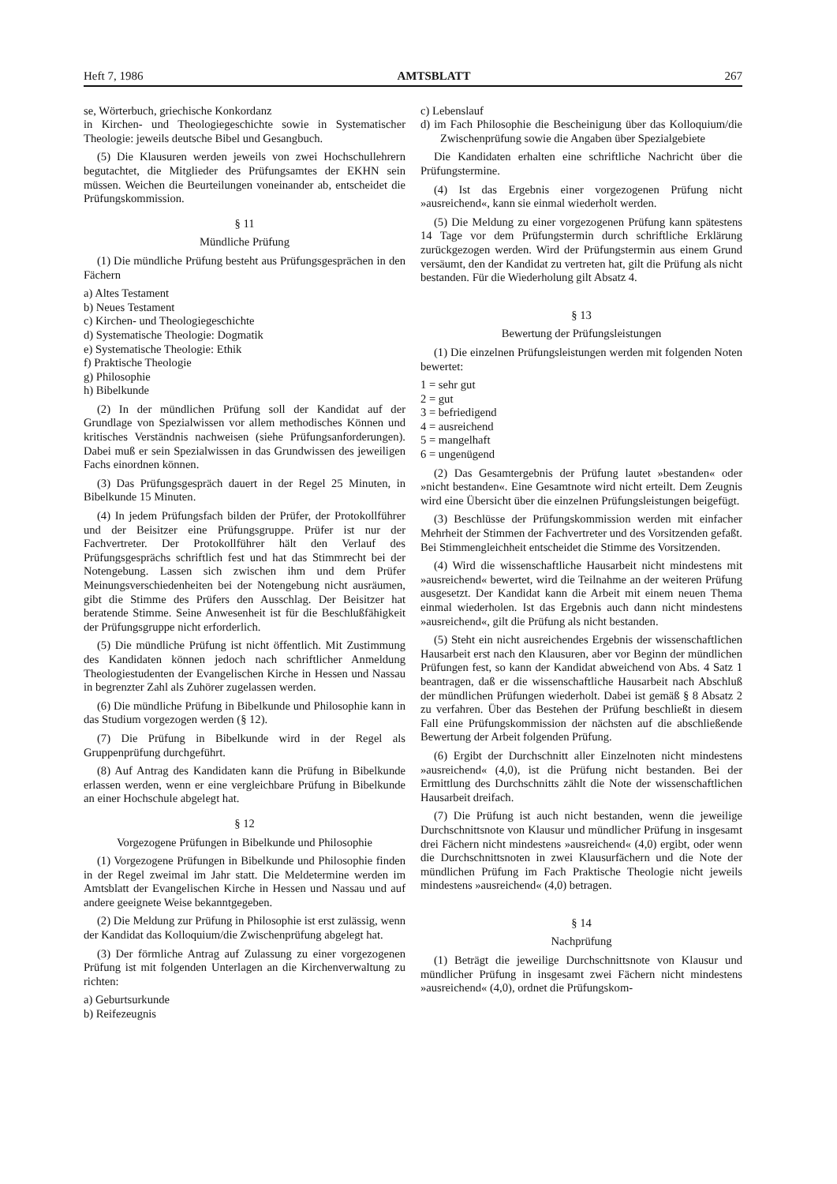Heft 7, 1986 AMTSBLATT 267
se, Wörterbuch, griechische Konkordanz
in Kirchen- und Theologiegeschichte sowie in Systematischer Theologie: jeweils deutsche Bibel und Gesangbuch.
(5) Die Klausuren werden jeweils von zwei Hochschullehrern begutachtet, die Mitglieder des Prüfungsamtes der EKHN sein müssen. Weichen die Beurteilungen voneinander ab, entscheidet die Prüfungskommission.
§ 11
Mündliche Prüfung
(1) Die mündliche Prüfung besteht aus Prüfungsgesprächen in den Fächern
a) Altes Testament
b) Neues Testament
c) Kirchen- und Theologiegeschichte
d) Systematische Theologie: Dogmatik
e) Systematische Theologie: Ethik
f) Praktische Theologie
g) Philosophie
h) Bibelkunde
(2) In der mündlichen Prüfung soll der Kandidat auf der Grundlage von Spezialwissen vor allem methodisches Können und kritisches Verständnis nachweisen (siehe Prüfungsanforderungen). Dabei muß er sein Spezialwissen in das Grundwissen des jeweiligen Fachs einordnen können.
(3) Das Prüfungsgespräch dauert in der Regel 25 Minuten, in Bibelkunde 15 Minuten.
(4) In jedem Prüfungsfach bilden der Prüfer, der Protokollführer und der Beisitzer eine Prüfungsgruppe. Prüfer ist nur der Fachvertreter. Der Protokollführer hält den Verlauf des Prüfungsgesprächs schriftlich fest und hat das Stimmrecht bei der Notengebung. Lassen sich zwischen ihm und dem Prüfer Meinungsverschiedenheiten bei der Notengebung nicht ausräumen, gibt die Stimme des Prüfers den Ausschlag. Der Beisitzer hat beratende Stimme. Seine Anwesenheit ist für die Beschlußfähigkeit der Prüfungsgruppe nicht erforderlich.
(5) Die mündliche Prüfung ist nicht öffentlich. Mit Zustimmung des Kandidaten können jedoch nach schriftlicher Anmeldung Theologiestudenten der Evangelischen Kirche in Hessen und Nassau in begrenzter Zahl als Zuhörer zugelassen werden.
(6) Die mündliche Prüfung in Bibelkunde und Philosophie kann in das Studium vorgezogen werden (§ 12).
(7) Die Prüfung in Bibelkunde wird in der Regel als Gruppenprüfung durchgeführt.
(8) Auf Antrag des Kandidaten kann die Prüfung in Bibelkunde erlassen werden, wenn er eine vergleichbare Prüfung in Bibelkunde an einer Hochschule abgelegt hat.
§ 12
Vorgezogene Prüfungen in Bibelkunde und Philosophie
(1) Vorgezogene Prüfungen in Bibelkunde und Philosophie finden in der Regel zweimal im Jahr statt. Die Meldetermine werden im Amtsblatt der Evangelischen Kirche in Hessen und Nassau und auf andere geeignete Weise bekanntgegeben.
(2) Die Meldung zur Prüfung in Philosophie ist erst zulässig, wenn der Kandidat das Kolloquium/die Zwischenprüfung abgelegt hat.
(3) Der förmliche Antrag auf Zulassung zu einer vorgezogenen Prüfung ist mit folgenden Unterlagen an die Kirchenverwaltung zu richten:
a) Geburtsurkunde
b) Reifezeugnis
c) Lebenslauf
d) im Fach Philosophie die Bescheinigung über das Kolloquium/die Zwischenprüfung sowie die Angaben über Spezialgebiete
Die Kandidaten erhalten eine schriftliche Nachricht über die Prüfungstermine.
(4) Ist das Ergebnis einer vorgezogenen Prüfung nicht »ausreichend«, kann sie einmal wiederholt werden.
(5) Die Meldung zu einer vorgezogenen Prüfung kann spätestens 14 Tage vor dem Prüfungstermin durch schriftliche Erklärung zurückgezogen werden. Wird der Prüfungstermin aus einem Grund versäumt, den der Kandidat zu vertreten hat, gilt die Prüfung als nicht bestanden. Für die Wiederholung gilt Absatz 4.
§ 13
Bewertung der Prüfungsleistungen
(1) Die einzelnen Prüfungsleistungen werden mit folgenden Noten bewertet:
1 = sehr gut
2 = gut
3 = befriedigend
4 = ausreichend
5 = mangelhaft
6 = ungenügend
(2) Das Gesamtergebnis der Prüfung lautet »bestanden« oder »nicht bestanden«. Eine Gesamtnote wird nicht erteilt. Dem Zeugnis wird eine Übersicht über die einzelnen Prüfungsleistungen beigefügt.
(3) Beschlüsse der Prüfungskommission werden mit einfacher Mehrheit der Stimmen der Fachvertreter und des Vorsitzenden gefaßt. Bei Stimmengleichheit entscheidet die Stimme des Vorsitzenden.
(4) Wird die wissenschaftliche Hausarbeit nicht mindestens mit »ausreichend« bewertet, wird die Teilnahme an der weiteren Prüfung ausgesetzt. Der Kandidat kann die Arbeit mit einem neuen Thema einmal wiederholen. Ist das Ergebnis auch dann nicht mindestens »ausreichend«, gilt die Prüfung als nicht bestanden.
(5) Steht ein nicht ausreichendes Ergebnis der wissenschaftlichen Hausarbeit erst nach den Klausuren, aber vor Beginn der mündlichen Prüfungen fest, so kann der Kandidat abweichend von Abs. 4 Satz 1 beantragen, daß er die wissenschaftliche Hausarbeit nach Abschluß der mündlichen Prüfungen wiederholt. Dabei ist gemäß § 8 Absatz 2 zu verfahren. Über das Bestehen der Prüfung beschließt in diesem Fall eine Prüfungskommission der nächsten auf die abschließende Bewertung der Arbeit folgenden Prüfung.
(6) Ergibt der Durchschnitt aller Einzelnoten nicht mindestens »ausreichend« (4,0), ist die Prüfung nicht bestanden. Bei der Ermittlung des Durchschnitts zählt die Note der wissenschaftlichen Hausarbeit dreifach.
(7) Die Prüfung ist auch nicht bestanden, wenn die jeweilige Durchschnittsnote von Klausur und mündlicher Prüfung in insgesamt drei Fächern nicht mindestens »ausreichend« (4,0) ergibt, oder wenn die Durchschnittsnoten in zwei Klausurfächern und die Note der mündlichen Prüfung im Fach Praktische Theologie nicht jeweils mindestens »ausreichend« (4,0) betragen.
§ 14
Nachprüfung
(1) Beträgt die jeweilige Durchschnittsnote von Klausur und mündlicher Prüfung in insgesamt zwei Fächern nicht mindestens »ausreichend« (4,0), ordnet die Prüfungskom-